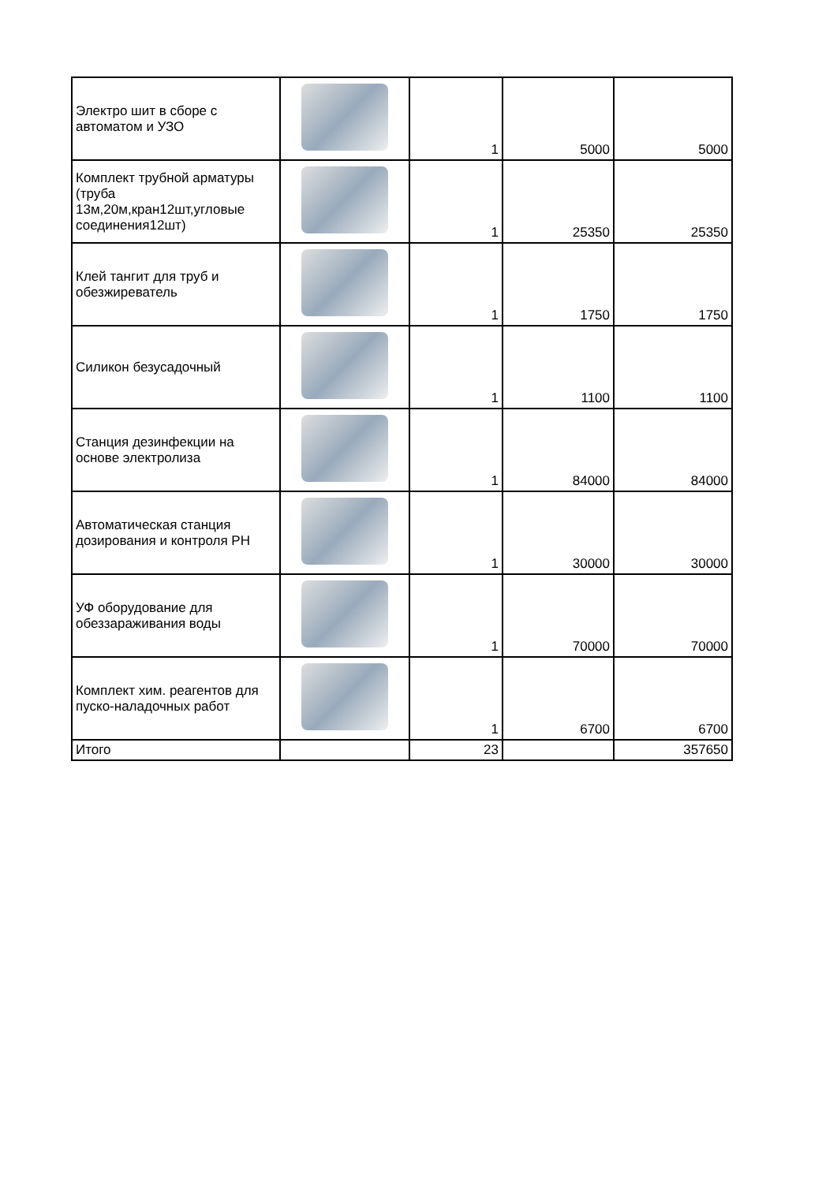| Электро шит в сборе с автоматом и УЗО | | 1 | 5000 | 5000 |
| Комплект трубной арматуры (труба 13м,20м,кран12шт,угловые соединения12шт) | | 1 | 25350 | 25350 |
| Клей тангит для труб и обезжиреватель | | 1 | 1750 | 1750 |
| Силикон безусадочный | | 1 | 1100 | 1100 |
| Станция дезинфекции на основе электролиза | | 1 | 84000 | 84000 |
| Автоматическая станция дозирования и контроля РН | | 1 | 30000 | 30000 |
| УФ оборудование для обеззараживания воды | | 1 | 70000 | 70000 |
| Комплект хим. реагентов для пуско-наладочных работ | | 1 | 6700 | 6700 |
| Итого | | 23 | | 357650 |